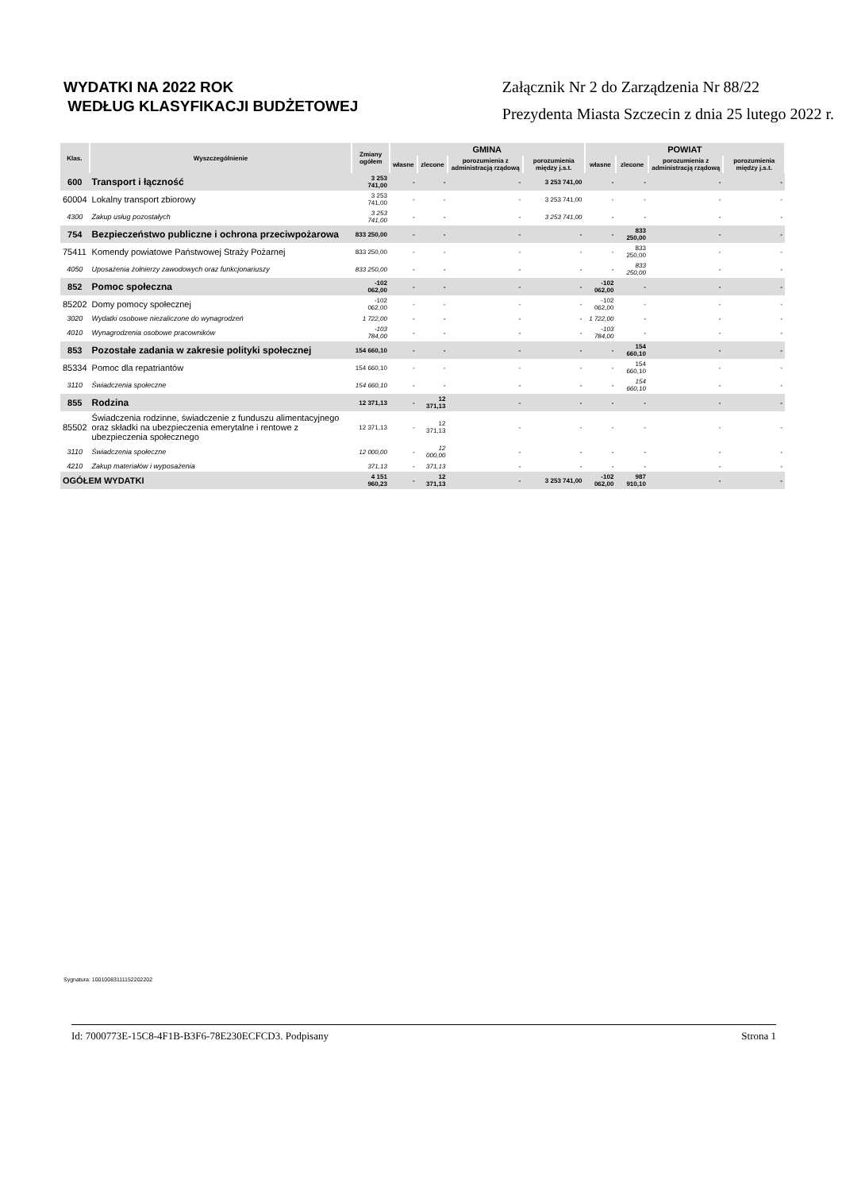WYDATKI NA 2022 ROK
WEDŁUG KLASYFIKACJI BUDŻETOWEJ
Załącznik Nr 2 do Zarządzenia Nr 88/22
Prezydenta Miasta Szczecin z dnia 25 lutego 2022 r.
| Klas. | Wyszczególnienie | Zmiany ogółem | GMINA | | | | POWIAT | | | |
| --- | --- | --- | --- | --- | --- | --- | --- | --- | --- | --- |
| | | | własne | zlecone | porozumienia z administracją rządową | porozumienia między j.s.t. | własne | zlecone | porozumienia z administracją rządową | porozumienia między j.s.t. |
| 600 | Transport i łączność | 3 253 741,00 | - | - | - | 3 253 741,00 | - | - | - | - |
| 60004 | Lokalny transport zbiorowy | 3 253 741,00 | - | - | - | 3 253 741,00 | - | - | - | - |
| 4300 | Zakup usług pozostałych | 3 253 741,00 | - | - | - | 3 253 741,00 | - | - | - | - |
| 754 | Bezpieczeństwo publiczne i ochrona przeciwpożarowa | 833 250,00 | - | - | - | - | - | 833 250,00 | - | - |
| 75411 | Komendy powiatowe Państwowej Straży Pożarnej | 833 250,00 | - | - | - | - | - | 833 250,00 | - | - |
| 4050 | Uposażenia żołnierzy zawodowych oraz funkcjonariuszy | 833 250,00 | - | - | - | - | - | 833 250,00 | - | - |
| 852 | Pomoc społeczna | -102 062,00 | - | - | - | - | -102 062,00 | - | - | - |
| 85202 | Domy pomocy społecznej | -102 062,00 | - | - | - | - | -102 062,00 | - | - | - |
| 3020 | Wydatki osobowe niezaliczone do wynagrodzeń | 1 722,00 | - | - | - | - | 1 722,00 | - | - | - |
| 4010 | Wynagrodzenia osobowe pracowników | -103 784,00 | - | - | - | - | -103 784,00 | - | - | - |
| 853 | Pozostałe zadania w zakresie polityki społecznej | 154 660,10 | - | - | - | - | - | 154 660,10 | - | - |
| 85334 | Pomoc dla repatriantów | 154 660,10 | - | - | - | - | - | 154 660,10 | - | - |
| 3110 | Świadczenia społeczne | 154 660,10 | - | - | - | - | - | 154 660,10 | - | - |
| 855 | Rodzina | 12 371,13 | - | 12 371,13 | - | - | - | - | - | - |
| 85502 | Świadczenia rodzinne, świadczenie z funduszu alimentacyjnego oraz składki na ubezpieczenia emerytalne i rentowe z ubezpieczenia społecznego | 12 371,13 | - | 12 371,13 | - | - | - | - | - | - |
| 3110 | Świadczenia społeczne | 12 000,00 | - | 12 000,00 | - | - | - | - | - | - |
| 4210 | Zakup materiałów i wyposażenia | 371,13 | - | 371,13 | - | - | - | - | - | - |
| OGÓŁEM WYDATKI | | 4 151 960,23 | - | 12 371,13 | - | 3 253 741,00 | -102 062,00 | 987 910,10 | - | - |
Sygnatura: 10010083111152202202
Id: 7000773E-15C8-4F1B-B3F6-78E230ECFCD3. Podpisany Strona 1